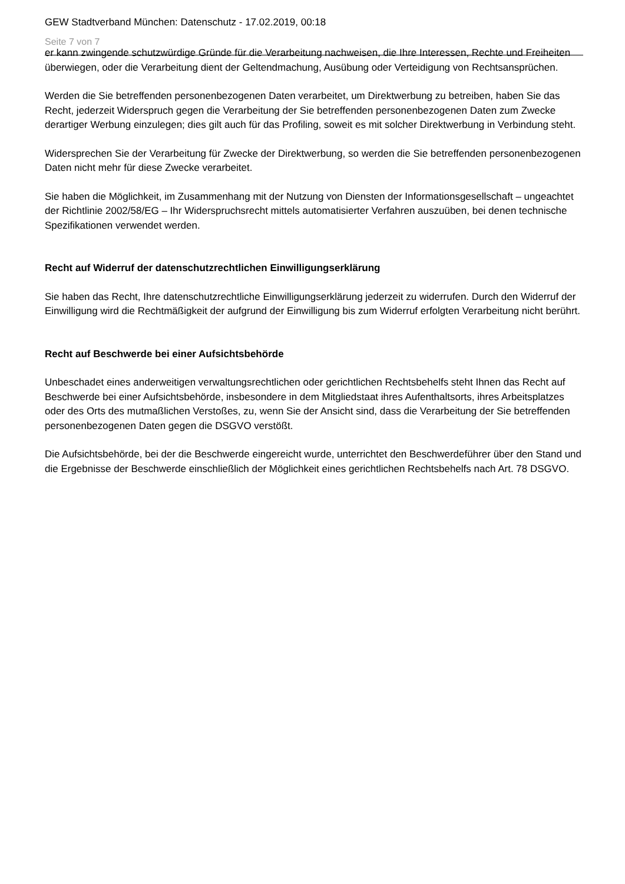GEW Stadtverband München: Datenschutz - 17.02.2019, 00:18
Seite 7 von 7
er kann zwingende schutzwürdige Gründe für die Verarbeitung nachweisen, die Ihre Interessen, Rechte und Freiheiten überwiegen, oder die Verarbeitung dient der Geltendmachung, Ausübung oder Verteidigung von Rechtsansprüchen.
Werden die Sie betreffenden personenbezogenen Daten verarbeitet, um Direktwerbung zu betreiben, haben Sie das Recht, jederzeit Widerspruch gegen die Verarbeitung der Sie betreffenden personenbezogenen Daten zum Zwecke derartiger Werbung einzulegen; dies gilt auch für das Profiling, soweit es mit solcher Direktwerbung in Verbindung steht.
Widersprechen Sie der Verarbeitung für Zwecke der Direktwerbung, so werden die Sie betreffenden personenbezogenen Daten nicht mehr für diese Zwecke verarbeitet.
Sie haben die Möglichkeit, im Zusammenhang mit der Nutzung von Diensten der Informationsgesellschaft – ungeachtet der Richtlinie 2002/58/EG – Ihr Widerspruchsrecht mittels automatisierter Verfahren auszuüben, bei denen technische Spezifikationen verwendet werden.
Recht auf Widerruf der datenschutzrechtlichen Einwilligungserklärung
Sie haben das Recht, Ihre datenschutzrechtliche Einwilligungserklärung jederzeit zu widerrufen. Durch den Widerruf der Einwilligung wird die Rechtmäßigkeit der aufgrund der Einwilligung bis zum Widerruf erfolgten Verarbeitung nicht berührt.
Recht auf Beschwerde bei einer Aufsichtsbehörde
Unbeschadet eines anderweitigen verwaltungsrechtlichen oder gerichtlichen Rechtsbehelfs steht Ihnen das Recht auf Beschwerde bei einer Aufsichtsbehörde, insbesondere in dem Mitgliedstaat ihres Aufenthaltsorts, ihres Arbeitsplatzes oder des Orts des mutmaßlichen Verstoßes, zu, wenn Sie der Ansicht sind, dass die Verarbeitung der Sie betreffenden personenbezogenen Daten gegen die DSGVO verstößt.
Die Aufsichtsbehörde, bei der die Beschwerde eingereicht wurde, unterrichtet den Beschwerdeführer über den Stand und die Ergebnisse der Beschwerde einschließlich der Möglichkeit eines gerichtlichen Rechtsbehelfs nach Art. 78 DSGVO.